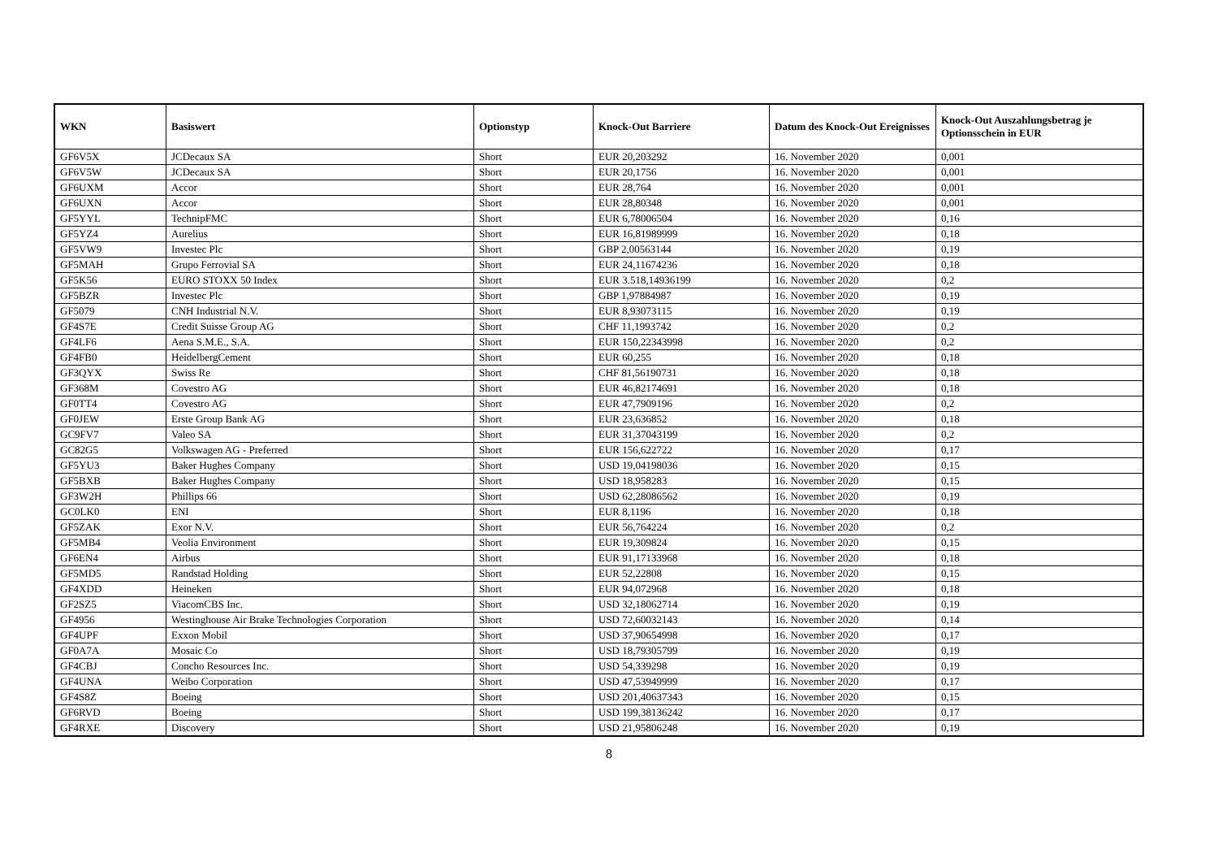| WKN | Basiswert | Optionstyp | Knock-Out Barriere | Datum des Knock-Out Ereignisses | Knock-Out Auszahlungsbetrag je Optionsschein in EUR |
| --- | --- | --- | --- | --- | --- |
| GF6V5X | JCDecaux SA | Short | EUR 20,203292 | 16. November 2020 | 0,001 |
| GF6V5W | JCDecaux SA | Short | EUR 20,1756 | 16. November 2020 | 0,001 |
| GF6UXM | Accor | Short | EUR 28,764 | 16. November 2020 | 0,001 |
| GF6UXN | Accor | Short | EUR 28,80348 | 16. November 2020 | 0,001 |
| GF5YYL | TechnipFMC | Short | EUR 6,78006504 | 16. November 2020 | 0,16 |
| GF5YZ4 | Aurelius | Short | EUR 16,81989999 | 16. November 2020 | 0,18 |
| GF5VW9 | Investec Plc | Short | GBP 2,00563144 | 16. November 2020 | 0,19 |
| GF5MAH | Grupo Ferrovial SA | Short | EUR 24,11674236 | 16. November 2020 | 0,18 |
| GF5K56 | EURO STOXX 50 Index | Short | EUR 3.518,14936199 | 16. November 2020 | 0,2 |
| GF5BZR | Investec Plc | Short | GBP 1,97884987 | 16. November 2020 | 0,19 |
| GF5079 | CNH Industrial N.V. | Short | EUR 8,93073115 | 16. November 2020 | 0,19 |
| GF4S7E | Credit Suisse Group AG | Short | CHF 11,1993742 | 16. November 2020 | 0,2 |
| GF4LF6 | Aena S.M.E., S.A. | Short | EUR 150,22343998 | 16. November 2020 | 0,2 |
| GF4FB0 | HeidelbergCement | Short | EUR 60,255 | 16. November 2020 | 0,18 |
| GF3QYX | Swiss Re | Short | CHF 81,56190731 | 16. November 2020 | 0,18 |
| GF368M | Covestro AG | Short | EUR 46,82174691 | 16. November 2020 | 0,18 |
| GF0TT4 | Covestro AG | Short | EUR 47,7909196 | 16. November 2020 | 0,2 |
| GF0JEW | Erste Group Bank AG | Short | EUR 23,636852 | 16. November 2020 | 0,18 |
| GC9FV7 | Valeo SA | Short | EUR 31,37043199 | 16. November 2020 | 0,2 |
| GC82G5 | Volkswagen AG - Preferred | Short | EUR 156,622722 | 16. November 2020 | 0,17 |
| GF5YU3 | Baker Hughes Company | Short | USD 19,04198036 | 16. November 2020 | 0,15 |
| GF5BXB | Baker Hughes Company | Short | USD 18,958283 | 16. November 2020 | 0,15 |
| GF3W2H | Phillips 66 | Short | USD 62,28086562 | 16. November 2020 | 0,19 |
| GC0LK0 | ENI | Short | EUR 8,1196 | 16. November 2020 | 0,18 |
| GF5ZAK | Exor N.V. | Short | EUR 56,764224 | 16. November 2020 | 0,2 |
| GF5MB4 | Veolia Environment | Short | EUR 19,309824 | 16. November 2020 | 0,15 |
| GF6EN4 | Airbus | Short | EUR 91,17133968 | 16. November 2020 | 0,18 |
| GF5MD5 | Randstad Holding | Short | EUR 52,22808 | 16. November 2020 | 0,15 |
| GF4XDD | Heineken | Short | EUR 94,072968 | 16. November 2020 | 0,18 |
| GF2SZ5 | ViacomCBS Inc. | Short | USD 32,18062714 | 16. November 2020 | 0,19 |
| GF4956 | Westinghouse Air Brake Technologies Corporation | Short | USD 72,60032143 | 16. November 2020 | 0,14 |
| GF4UPF | Exxon Mobil | Short | USD 37,90654998 | 16. November 2020 | 0,17 |
| GF0A7A | Mosaic Co | Short | USD 18,79305799 | 16. November 2020 | 0,19 |
| GF4CBJ | Concho Resources Inc. | Short | USD 54,339298 | 16. November 2020 | 0,19 |
| GF4UNA | Weibo Corporation | Short | USD 47,53949999 | 16. November 2020 | 0,17 |
| GF4S8Z | Boeing | Short | USD 201,40637343 | 16. November 2020 | 0,15 |
| GF6RVD | Boeing | Short | USD 199,38136242 | 16. November 2020 | 0,17 |
| GF4RXE | Discovery | Short | USD 21,95806248 | 16. November 2020 | 0,19 |
8